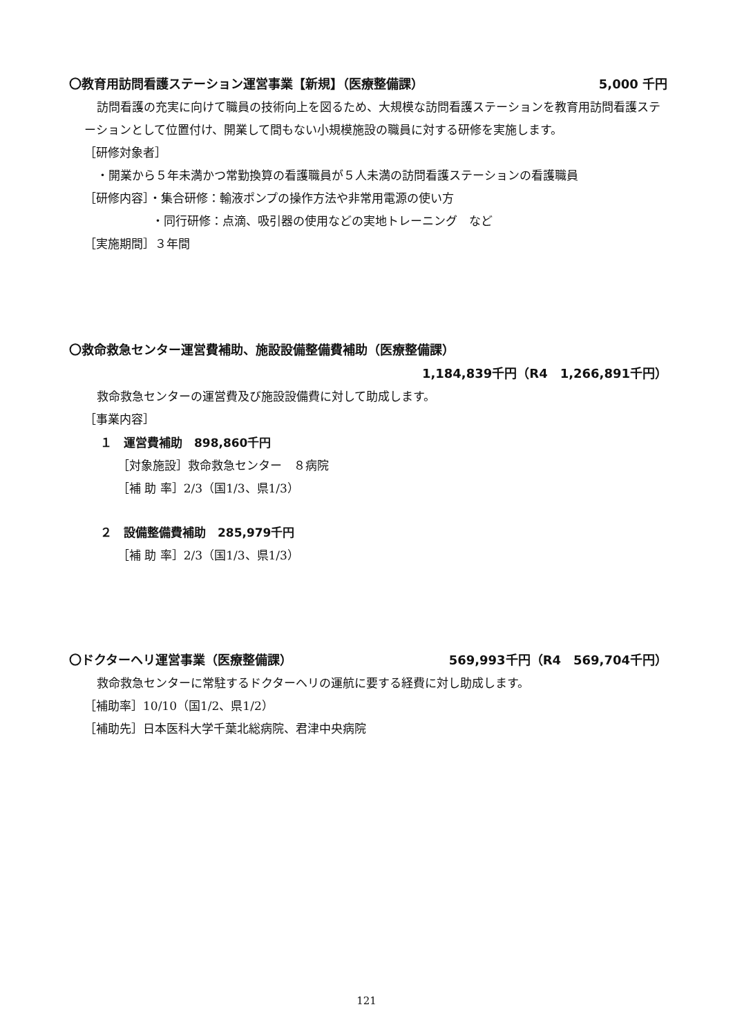〇教育用訪問看護ステーション運営事業【新規】（医療整備課） 5,000 千円
訪問看護の充実に向けて職員の技術向上を図るため、大規模な訪問看護ステーションを教育用訪問看護ステーションとして位置付け、開業して間もない小規模施設の職員に対する研修を実施します。
［研修対象者］
・開業から５年未満かつ常勤換算の看護職員が５人未満の訪問看護ステーションの看護職員
［研修内容］・集合研修：輸液ポンプの操作方法や非常用電源の使い方
・同行研修：点滴、吸引器の使用などの実地トレーニング　など
［実施期間］３年間
〇救命救急センター運営費補助、施設設備整備費補助（医療整備課）
1,184,839千円（R4　1,266,891千円）
救命救急センターの運営費及び施設設備費に対して助成します。
［事業内容］
１　運営費補助　898,860千円
［対象施設］救命救急センター　８病院
［補 助 率］2/3（国1/3、県1/3）
２　設備整備費補助　285,979千円
［補 助 率］2/3（国1/3、県1/3）
〇ドクターヘリ運営事業（医療整備課） 569,993千円（R4　569,704千円）
救命救急センターに常駐するドクターヘリの運航に要する経費に対し助成します。
［補助率］10/10（国1/2、県1/2）
［補助先］日本医科大学千葉北総病院、君津中央病院
121